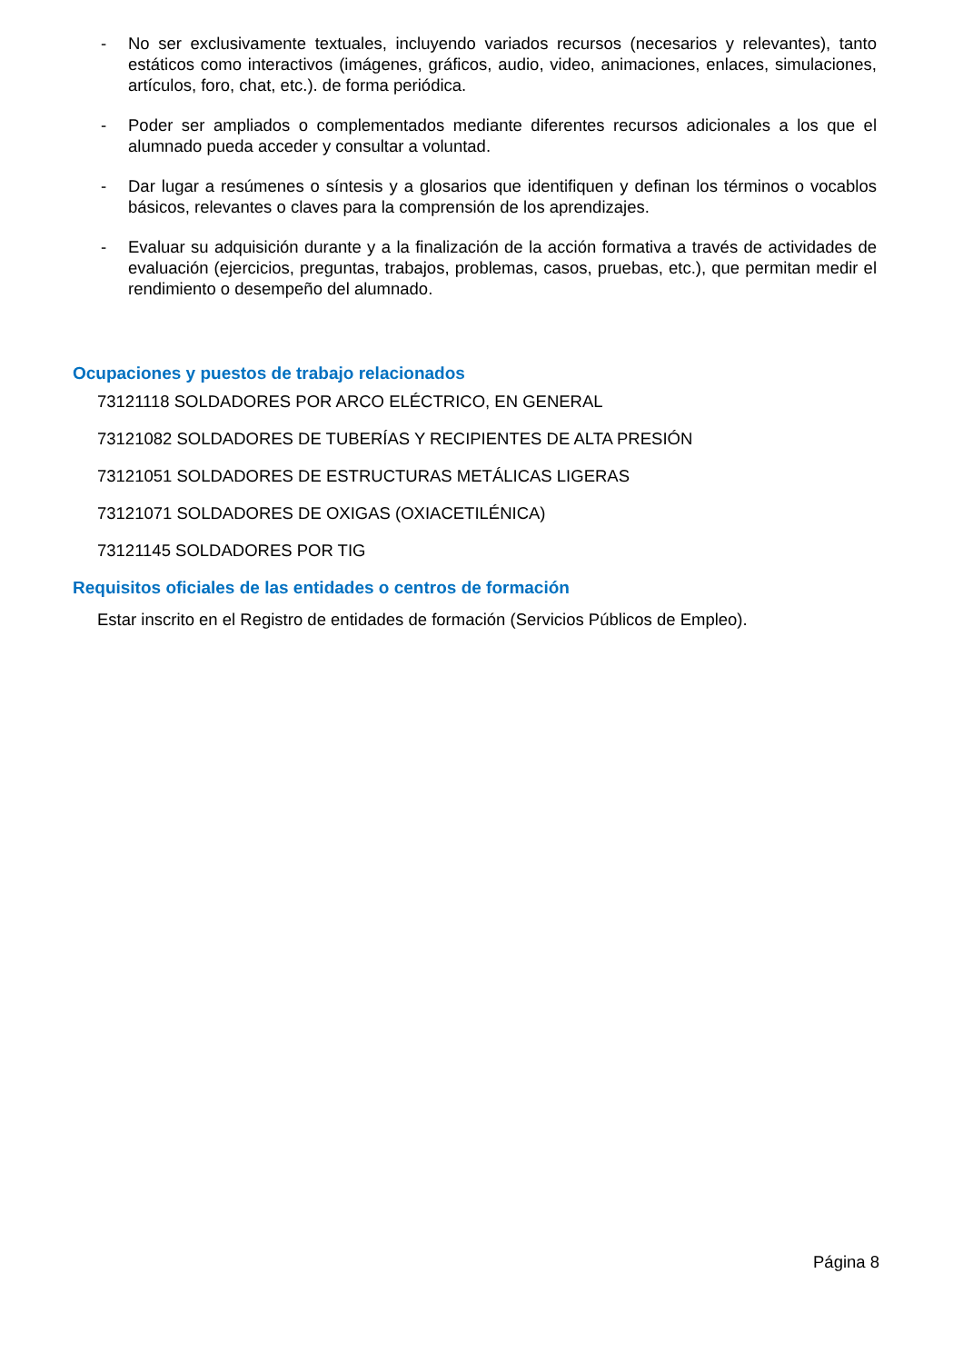- No ser exclusivamente textuales, incluyendo variados recursos (necesarios y relevantes), tanto estáticos como interactivos (imágenes, gráficos, audio, video, animaciones, enlaces, simulaciones, artículos, foro, chat, etc.). de forma periódica.
- Poder ser ampliados o complementados mediante diferentes recursos adicionales a los que el alumnado pueda acceder y consultar a voluntad.
- Dar lugar a resúmenes o síntesis y a glosarios que identifiquen y definan los términos o vocablos básicos, relevantes o claves para la comprensión de los aprendizajes.
- Evaluar su adquisición durante y a la finalización de la acción formativa a través de actividades de evaluación (ejercicios, preguntas, trabajos, problemas, casos, pruebas, etc.), que permitan medir el rendimiento o desempeño del alumnado.
Ocupaciones y puestos de trabajo relacionados
73121118 SOLDADORES POR ARCO ELÉCTRICO, EN GENERAL
73121082 SOLDADORES DE TUBERÍAS Y RECIPIENTES DE ALTA PRESIÓN
73121051 SOLDADORES DE ESTRUCTURAS METÁLICAS LIGERAS
73121071 SOLDADORES DE OXIGAS (OXIACETILÉNICA)
73121145 SOLDADORES POR TIG
Requisitos oficiales de las entidades o centros de formación
Estar inscrito en el Registro de entidades de formación (Servicios Públicos de Empleo).
Página 8